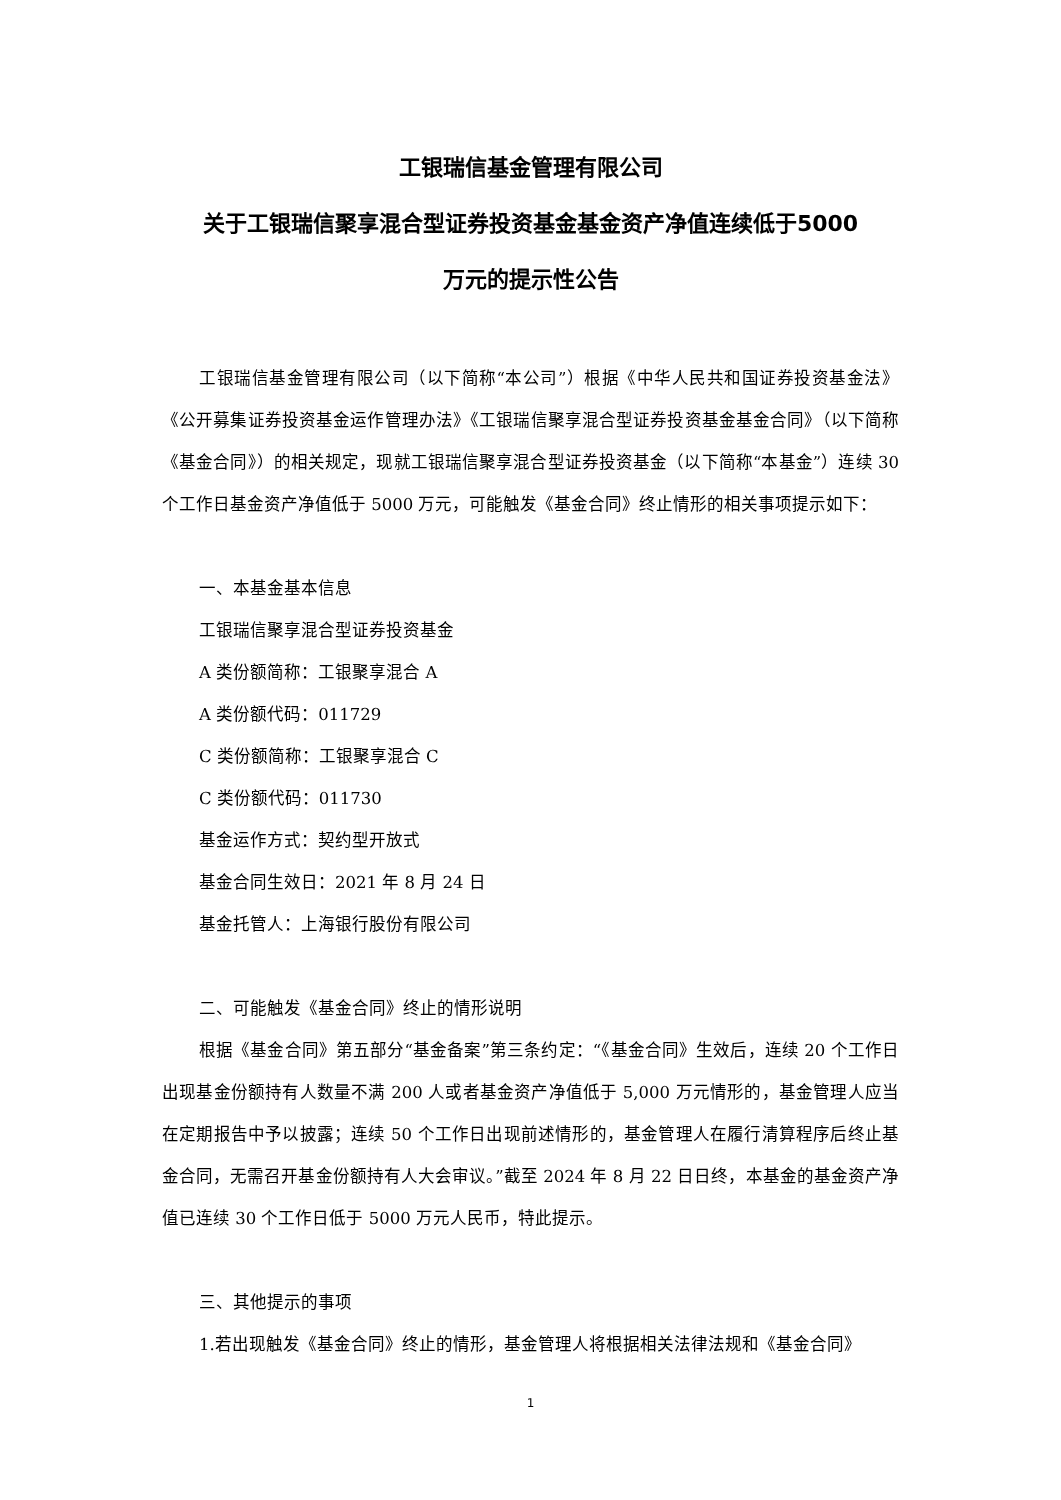工银瑞信基金管理有限公司
关于工银瑞信聚享混合型证券投资基金基金资产净值连续低于5000
万元的提示性公告
工银瑞信基金管理有限公司（以下简称“本公司”）根据《中华人民共和国证券投资基金法》《公开募集证券投资基金运作管理办法》《工银瑞信聚享混合型证券投资基金基金合同》（以下简称《基金合同》）的相关规定，现就工银瑞信聚享混合型证券投资基金（以下简称“本基金”）连续 30 个工作日基金资产净值低于 5000 万元，可能触发《基金合同》终止情形的相关事项提示如下：
一、本基金基本信息
工银瑞信聚享混合型证券投资基金
A 类份额简称：工银聚享混合 A
A 类份额代码：011729
C 类份额简称：工银聚享混合 C
C 类份额代码：011730
基金运作方式：契约型开放式
基金合同生效日：2021 年 8 月 24 日
基金托管人：上海银行股份有限公司
二、可能触发《基金合同》终止的情形说明
根据《基金合同》第五部分“基金备案”第三条约定：“《基金合同》生效后，连续 20 个工作日出现基金份额持有人数量不满 200 人或者基金资产净值低于 5,000 万元情形的，基金管理人应当在定期报告中予以披露；连续 50 个工作日出现前述情形的，基金管理人在履行清算程序后终止基金合同，无需召开基金份额持有人大会审议。”截至 2024 年 8 月 22 日日终，本基金的基金资产净值已连续 30 个工作日低于 5000 万元人民币，特此提示。
三、其他提示的事项
1.若出现触发《基金合同》终止的情形，基金管理人将根据相关法律法规和《基金合同》
1